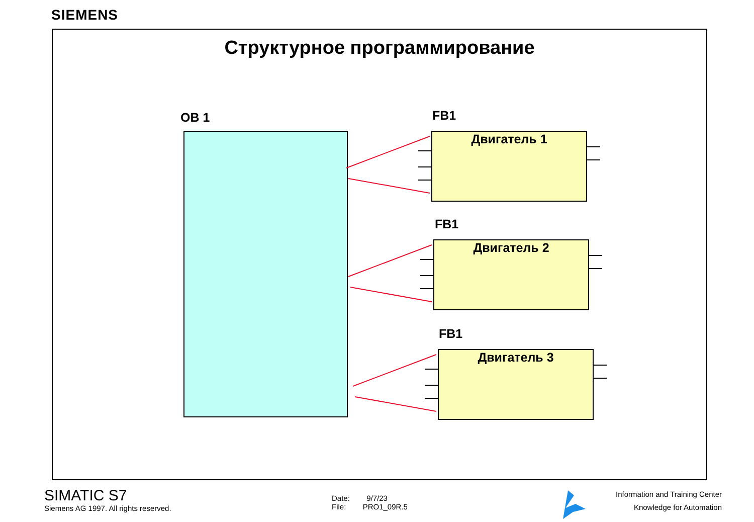SIEMENS
Структурное программирование
OB 1 FB1
Двигатель 1
FB1
Двигатель 2
FB1
Двигатель 3
SIMATIC S7
Siemens AG 1997. All rights reserved.
Date: 9/7/23
File: PRO1_09R.5
Information and Training Center
Knowledge for Automation